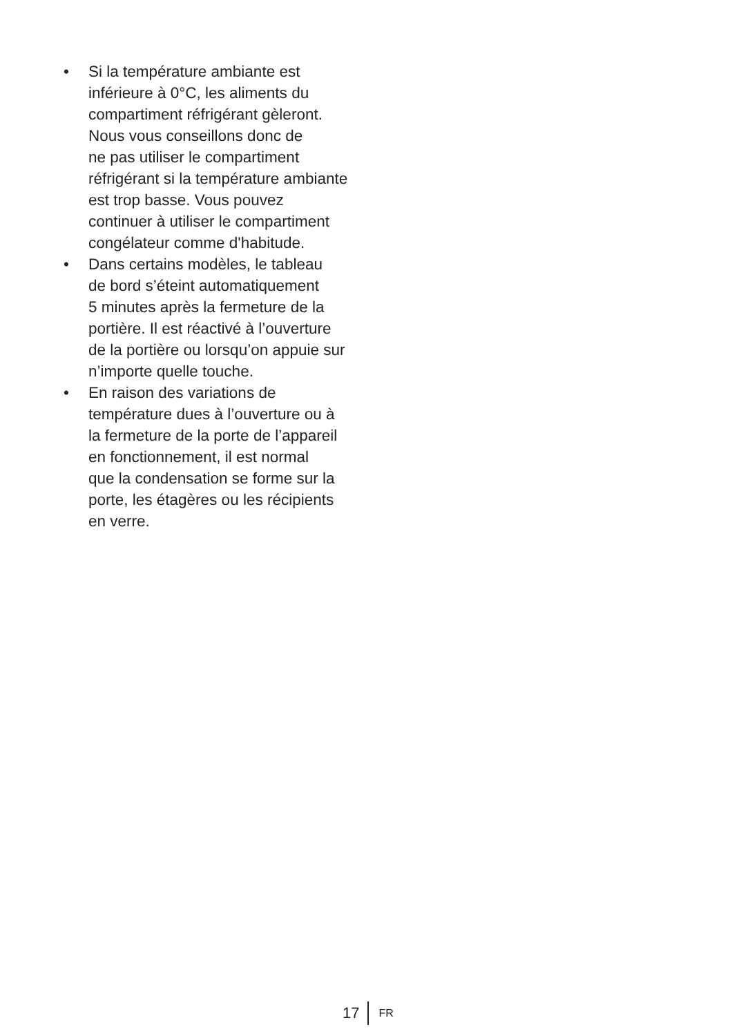• Si la température ambiante est
inférieure à 0°C, les aliments du
compartiment réfrigérant gèleront.
Nous vous conseillons donc de
ne pas utiliser le compartiment
réfrigérant si la température ambiante
est trop basse. Vous pouvez
continuer à utiliser le compartiment
congélateur comme d'habitude.
• Dans certains modèles, le tableau
de bord s’éteint automatiquement
5 minutes après la fermeture de la
portière. Il est réactivé à l’ouverture
de la portière ou lorsqu’on appuie sur
n’importe quelle touche.
• En raison des variations de
température dues à l’ouverture ou à
la fermeture de la porte de l’appareil
en fonctionnement, il est normal
que la condensation se forme sur la
porte, les étagères ou les récipients
en verre.
17 FR